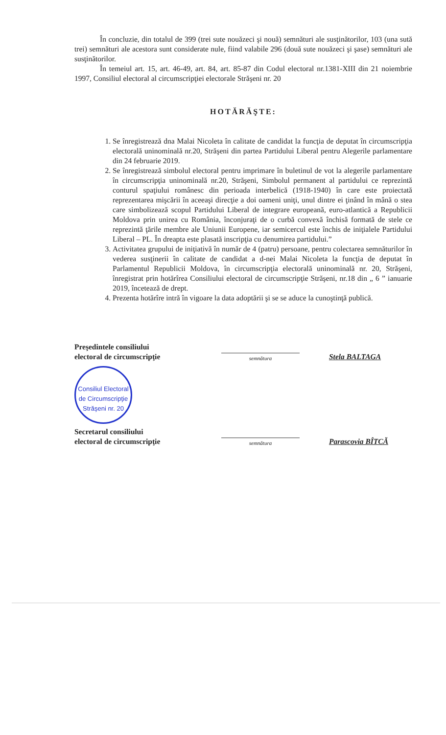În concluzie, din totalul de 399 (trei sute nouăzeci şi nouă) semnături ale susţinătorilor, 103 (una sută trei) semnături ale acestora sunt considerate nule, fiind valabile 296 (două sute nouăzeci şi şase) semnături ale susţinătorilor.
În temeiul art. 15, art. 46-49, art. 84, art. 85-87 din Codul electoral nr.1381-XIII din 21 noiembrie 1997, Consiliul electoral al circumscripţiei electorale Străşeni nr. 20
HOTĂRĂŞTE:
1. Se înregistrează dna Malai Nicoleta în calitate de candidat la funcţia de deputat în circumscripţia electorală uninominală nr.20, Străşeni din partea Partidului Liberal pentru Alegerile parlamentare din 24 februarie 2019.
2. Se înregistrează simbolul electoral pentru imprimare în buletinul de vot la alegerile parlamentare în circumscripţia uninominală nr.20, Străşeni, Simbolul permanent al partidului ce reprezintă conturul spaţiului românesc din perioada interbelică (1918-1940) în care este proiectată reprezentarea mişcării în aceeaşi direcţie a doi oameni uniţi, unul dintre ei ţinând în mână o stea care simbolizează scopul Partidului Liberal de integrare europeană, euro-atlantică a Republicii Moldova prin unirea cu România, înconjuraţi de o curbă convexă închisă formată de stele ce reprezintă ţările membre ale Uniunii Europene, iar semicercul este închis de iniţialele Partidului Liberal – PL. În dreapta este plasată inscripţia cu denumirea partidului.”
3. Activitatea grupului de iniţiativă în număr de 4 (patru) persoane, pentru colectarea semnăturilor în vederea susţinerii în calitate de candidat a d-nei Malai Nicoleta la funcţia de deputat în Parlamentul Republicii Moldova, în circumscripţia electorală uninominală nr. 20, Străşeni, înregistrat prin hotărîrea Consiliului electoral de circumscripţie Străşeni, nr.18 din „ 6 ” ianuarie 2019, încetează de drept.
4. Prezenta hotărîre intră în vigoare la data adoptării şi se se aduce la cunoştinţă publică.
Preşedintele consiliului
electoral de circumscripţie
semnătura
Stela BALTAGA
Consiliul Electoral de Circumscripţie Străşeni nr. 20
Secretarul consiliului
electoral de circumscripţie
semnătura
Parascovia BÎTCĂ